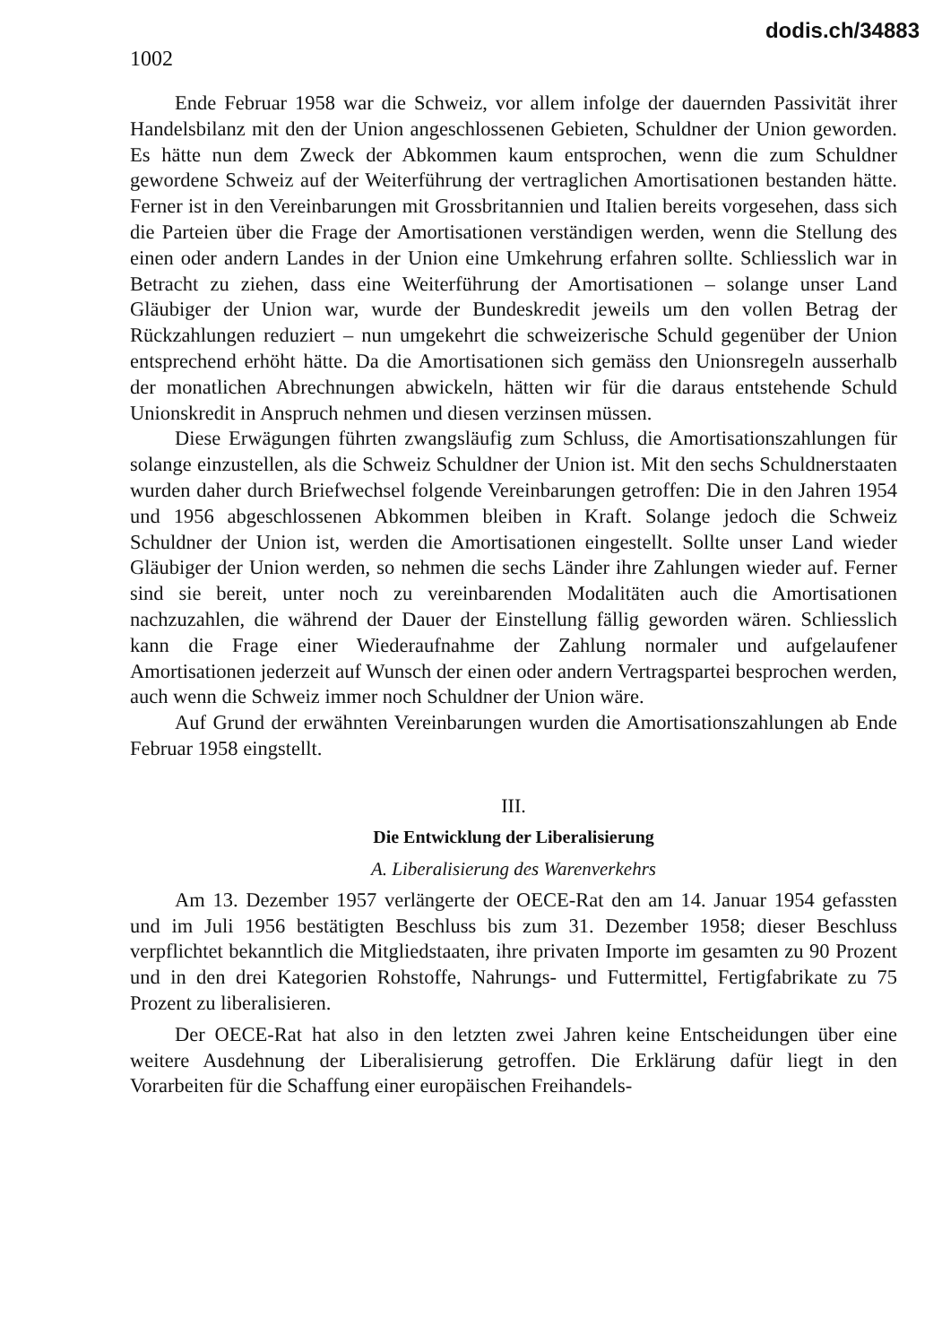1002
dodis.ch/34883
Ende Februar 1958 war die Schweiz, vor allem infolge der dauernden Passivität ihrer Handelsbilanz mit den der Union angeschlossenen Gebieten, Schuldner der Union geworden. Es hätte nun dem Zweck der Abkommen kaum entsprochen, wenn die zum Schuldner gewordene Schweiz auf der Weiterführung der vertraglichen Amortisationen bestanden hätte. Ferner ist in den Vereinbarungen mit Grossbritannien und Italien bereits vorgesehen, dass sich die Parteien über die Frage der Amortisationen verständigen werden, wenn die Stellung des einen oder andern Landes in der Union eine Umkehrung erfahren sollte. Schliesslich war in Betracht zu ziehen, dass eine Weiterführung der Amortisationen – solange unser Land Gläubiger der Union war, wurde der Bundeskredit jeweils um den vollen Betrag der Rückzahlungen reduziert – nun umgekehrt die schweizerische Schuld gegenüber der Union entsprechend erhöht hätte. Da die Amortisationen sich gemäss den Unionsregeln ausserhalb der monatlichen Abrechnungen abwickeln, hätten wir für die daraus entstehende Schuld Unionskredit in Anspruch nehmen und diesen verzinsen müssen.
Diese Erwägungen führten zwangsläufig zum Schluss, die Amortisationszahlungen für solange einzustellen, als die Schweiz Schuldner der Union ist. Mit den sechs Schuldnerstaaten wurden daher durch Briefwechsel folgende Vereinbarungen getroffen: Die in den Jahren 1954 und 1956 abgeschlossenen Abkommen bleiben in Kraft. Solange jedoch die Schweiz Schuldner der Union ist, werden die Amortisationen eingestellt. Sollte unser Land wieder Gläubiger der Union werden, so nehmen die sechs Länder ihre Zahlungen wieder auf. Ferner sind sie bereit, unter noch zu vereinbarenden Modalitäten auch die Amortisationen nachzuzahlen, die während der Dauer der Einstellung fällig geworden wären. Schliesslich kann die Frage einer Wiederaufnahme der Zahlung normaler und aufgelaufener Amortisationen jederzeit auf Wunsch der einen oder andern Vertragspartei besprochen werden, auch wenn die Schweiz immer noch Schuldner der Union wäre.
Auf Grund der erwähnten Vereinbarungen wurden die Amortisationszahlungen ab Ende Februar 1958 eingstellt.
III.
Die Entwicklung der Liberalisierung
A. Liberalisierung des Warenverkehrs
Am 13. Dezember 1957 verlängerte der OECE-Rat den am 14. Januar 1954 gefassten und im Juli 1956 bestätigten Beschluss bis zum 31. Dezember 1958; dieser Beschluss verpflichtet bekanntlich die Mitgliedstaaten, ihre privaten Importe im gesamten zu 90 Prozent und in den drei Kategorien Rohstoffe, Nahrungs- und Futtermittel, Fertigfabrikate zu 75 Prozent zu liberalisieren.
Der OECE-Rat hat also in den letzten zwei Jahren keine Entscheidungen über eine weitere Ausdehnung der Liberalisierung getroffen. Die Erklärung dafür liegt in den Vorarbeiten für die Schaffung einer europäischen Freihandels-